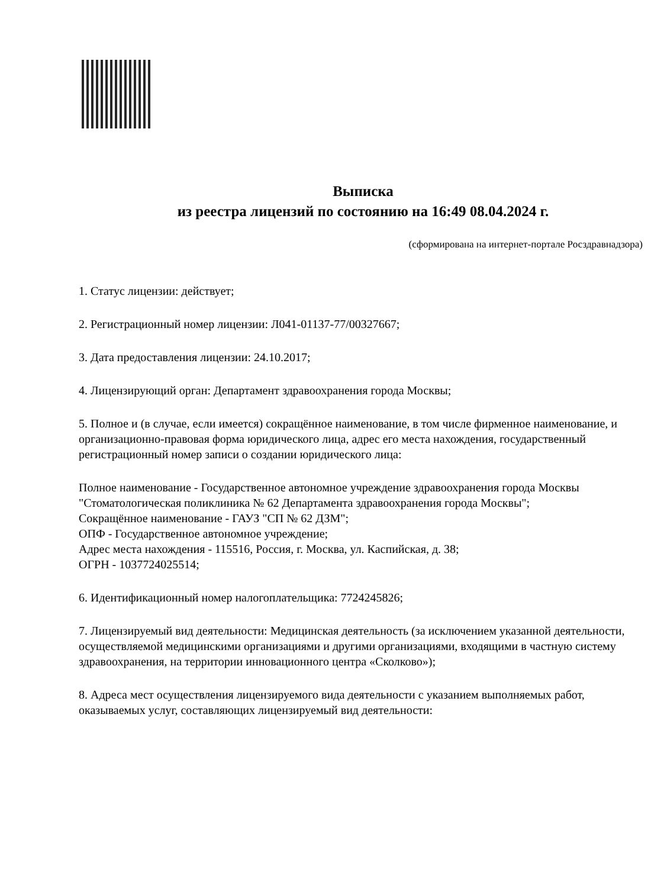Выписка
из реестра лицензий по состоянию на 16:49 08.04.2024 г.
(сформирована на интернет-портале Росздравнадзора)
1. Статус лицензии: действует;
2. Регистрационный номер лицензии: Л041-01137-77/00327667;
3. Дата предоставления лицензии: 24.10.2017;
4. Лицензирующий орган: Департамент здравоохранения города Москвы;
5. Полное и (в случае, если имеется) сокращённое наименование, в том числе фирменное наименование, и организационно-правовая форма юридического лица, адрес его места нахождения, государственный регистрационный номер записи о создании юридического лица:
Полное наименование - Государственное автономное учреждение здравоохранения города Москвы "Стоматологическая поликлиника № 62 Департамента здравоохранения города Москвы";
Сокращённое наименование - ГАУЗ "СП № 62 ДЗМ";
ОПФ - Государственное автономное учреждение;
Адрес места нахождения - 115516, Россия, г. Москва, ул. Каспийская, д. 38;
ОГРН - 1037724025514;
6. Идентификационный номер налогоплательщика: 7724245826;
7. Лицензируемый вид деятельности: Медицинская деятельность (за исключением указанной деятельности, осуществляемой медицинскими организациями и другими организациями, входящими в частную систему здравоохранения, на территории инновационного центра «Сколково»);
8. Адреса мест осуществления лицензируемого вида деятельности с указанием выполняемых работ, оказываемых услуг, составляющих лицензируемый вид деятельности: